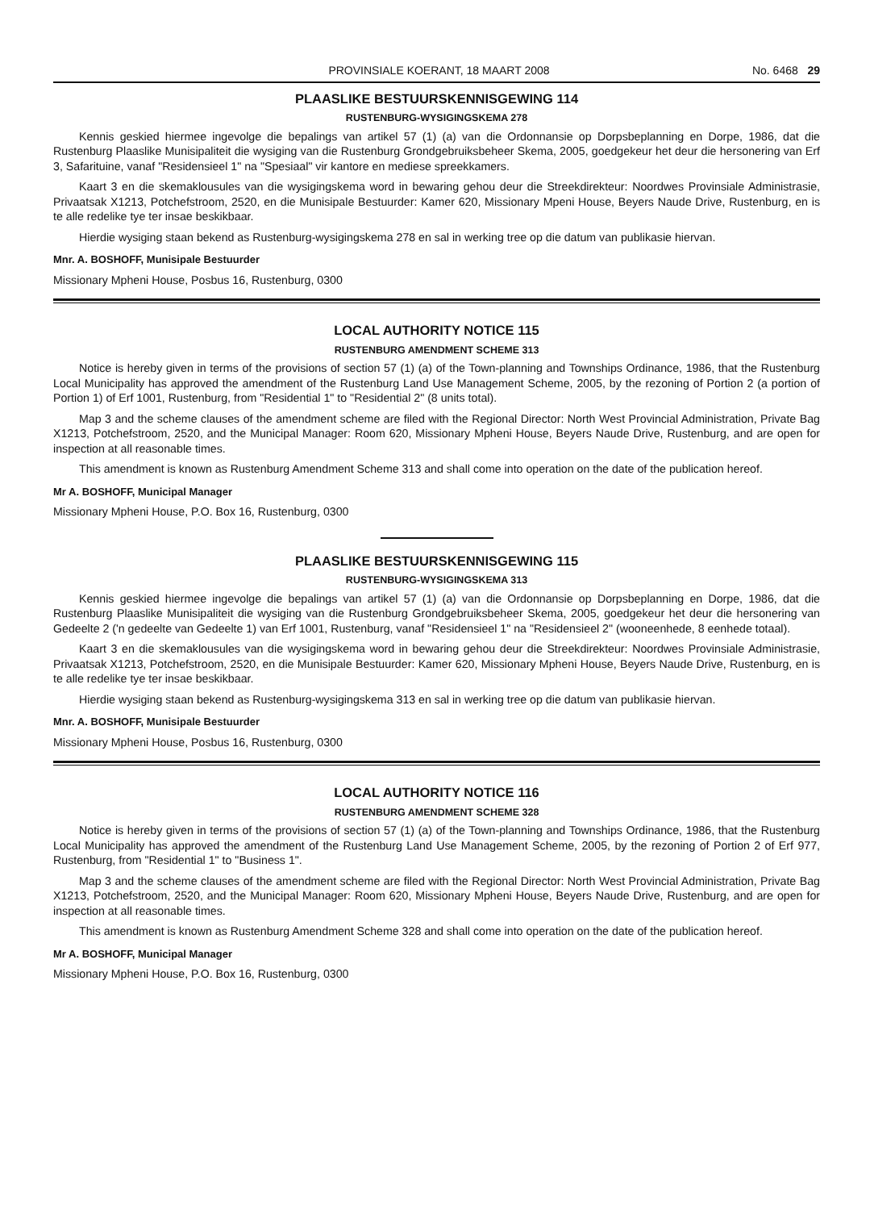PROVINSIALE KOERANT, 18 MAART 2008 No. 6468 29
PLAASLIKE BESTUURSKENNISGEWING 114
RUSTENBURG-WYSIGINGSKEMA 278
Kennis geskied hiermee ingevolge die bepalings van artikel 57 (1) (a) van die Ordonnansie op Dorpsbeplanning en Dorpe, 1986, dat die Rustenburg Plaaslike Munisipaliteit die wysiging van die Rustenburg Grondgebruiksbeheer Skema, 2005, goedgekeur het deur die hersonering van Erf 3, Safarituine, vanaf "Residensieel 1" na "Spesiaal" vir kantore en mediese spreekkamers.
Kaart 3 en die skemaklousules van die wysigingskema word in bewaring gehou deur die Streekdirekteur: Noordwes Provinsiale Administrasie, Privaatsak X1213, Potchefstroom, 2520, en die Munisipale Bestuurder: Kamer 620, Missionary Mpeni House, Beyers Naude Drive, Rustenburg, en is te alle redelike tye ter insae beskikbaar.
Hierdie wysiging staan bekend as Rustenburg-wysigingskema 278 en sal in werking tree op die datum van publikasie hiervan.
Mnr. A. BOSHOFF, Munisipale Bestuurder
Missionary Mpheni House, Posbus 16, Rustenburg, 0300
LOCAL AUTHORITY NOTICE 115
RUSTENBURG AMENDMENT SCHEME 313
Notice is hereby given in terms of the provisions of section 57 (1) (a) of the Town-planning and Townships Ordinance, 1986, that the Rustenburg Local Municipality has approved the amendment of the Rustenburg Land Use Management Scheme, 2005, by the rezoning of Portion 2 (a portion of Portion 1) of Erf 1001, Rustenburg, from "Residential 1" to "Residential 2" (8 units total).
Map 3 and the scheme clauses of the amendment scheme are filed with the Regional Director: North West Provincial Administration, Private Bag X1213, Potchefstroom, 2520, and the Municipal Manager: Room 620, Missionary Mpheni House, Beyers Naude Drive, Rustenburg, and are open for inspection at all reasonable times.
This amendment is known as Rustenburg Amendment Scheme 313 and shall come into operation on the date of the publication hereof.
Mr A. BOSHOFF, Municipal Manager
Missionary Mpheni House, P.O. Box 16, Rustenburg, 0300
PLAASLIKE BESTUURSKENNISGEWING 115
RUSTENBURG-WYSIGINGSKEMA 313
Kennis geskied hiermee ingevolge die bepalings van artikel 57 (1) (a) van die Ordonnansie op Dorpsbeplanning en Dorpe, 1986, dat die Rustenburg Plaaslike Munisipaliteit die wysiging van die Rustenburg Grondgebruiksbeheer Skema, 2005, goedgekeur het deur die hersonering van Gedeelte 2 ('n gedeelte van Gedeelte 1) van Erf 1001, Rustenburg, vanaf "Residensieel 1" na "Residensieel 2" (wooneenhede, 8 eenhede totaal).
Kaart 3 en die skemaklousules van die wysigingskema word in bewaring gehou deur die Streekdirekteur: Noordwes Provinsiale Administrasie, Privaatsak X1213, Potchefstroom, 2520, en die Munisipale Bestuurder: Kamer 620, Missionary Mpheni House, Beyers Naude Drive, Rustenburg, en is te alle redelike tye ter insae beskikbaar.
Hierdie wysiging staan bekend as Rustenburg-wysigingskema 313 en sal in werking tree op die datum van publikasie hiervan.
Mnr. A. BOSHOFF, Munisipale Bestuurder
Missionary Mpheni House, Posbus 16, Rustenburg, 0300
LOCAL AUTHORITY NOTICE 116
RUSTENBURG AMENDMENT SCHEME 328
Notice is hereby given in terms of the provisions of section 57 (1) (a) of the Town-planning and Townships Ordinance, 1986, that the Rustenburg Local Municipality has approved the amendment of the Rustenburg Land Use Management Scheme, 2005, by the rezoning of Portion 2 of Erf 977, Rustenburg, from "Residential 1" to "Business 1".
Map 3 and the scheme clauses of the amendment scheme are filed with the Regional Director: North West Provincial Administration, Private Bag X1213, Potchefstroom, 2520, and the Municipal Manager: Room 620, Missionary Mpheni House, Beyers Naude Drive, Rustenburg, and are open for inspection at all reasonable times.
This amendment is known as Rustenburg Amendment Scheme 328 and shall come into operation on the date of the publication hereof.
Mr A. BOSHOFF, Municipal Manager
Missionary Mpheni House, P.O. Box 16, Rustenburg, 0300